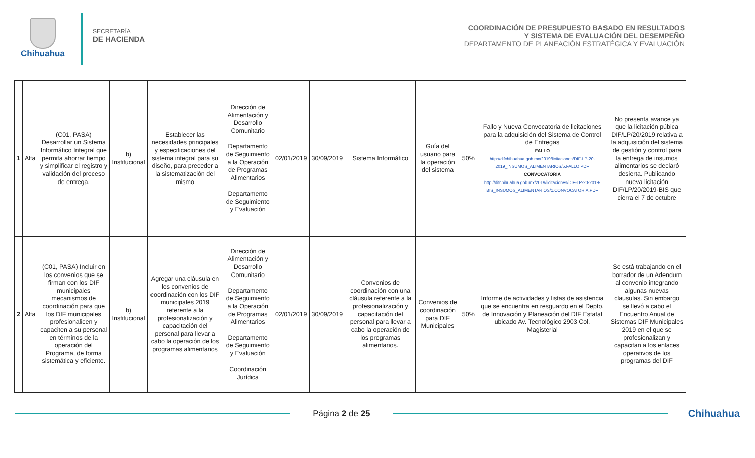Chihuahua
SECRETARÍA
DE HACIENDA
COORDINACIÓN DE PRESUPUESTO BASADO EN RESULTADOS
Y SISTEMA DE EVALUACIÓN DEL DESEMPEÑO
DEPARTAMENTO DE PLANEACIÓN ESTRATÉGICA Y EVALUACIÓN
| 1 | Alta | (C01, PASA) Desarrollar un Sistema Informático Integral que permita ahorrar tiempo y simplificar el registro y validación del proceso de entrega. | b) Institucional | Establecer las necesidades principales y especificaciones del sistema integral para su diseño, para preceder a la sistematización del mismo | Dirección de Alimentación y Desarrollo Comunitario Departamento de Seguimiento a la Operación de Programas Alimentarios Departamento de Seguimiento y Evaluación | 02/01/2019 | 30/09/2019 | Sistema Informático | Guía del usuario para la operación del sistema | 50% | Fallo y Nueva Convocatoria de licitaciones para la adquisición del Sistema de Control de Entregas FALLO http://difchihuahua.gob.mx/2019/licitaciones/DIF-LP-20-2019_INSUMOS_ALIMENTARIOS/5.FALLO.PDF CONVOCATORIA http://difchihuahua.gob.mx/2019/licitaciones/DIF-LP-20-2019-BIS_INSUMOS_ALIMENTARIOS/1.CONVOCATORIA.PDF | No presenta avance ya que la licitación púbica DIF/LP/20/2019 relativa a la adquisición del sistema de gestión y control para la entrega de insumos alimentarios se declaró desierta. Publicando nueva licitación DIF/LP/20/2019-BIS que cierra el 7 de octubre |
| 2 | Alta | (C01, PASA) Incluir en los convenios que se firman con los DIF municipales mecanismos de coordinación para que los DIF municipales profesionalicen y capaciten a su personal en términos de la operación del Programa, de forma sistemática y eficiente. | b) Institucional | Agregar una cláusula en los convenios de coordinación con los DIF municipales 2019 referente a la profesionalización y capacitación del personal para llevar a cabo la operación de los programas alimentarios | Dirección de Alimentación y Desarrollo Comunitario Departamento de Seguimiento a la Operación de Programas Alimentarios Departamento de Seguimiento y Evaluación Coordinación Jurídica | 02/01/2019 | 30/09/2019 | Convenios de coordinación con una cláusula referente a la profesionalización y capacitación del personal para llevar a cabo la operación de los programas alimentarios. | Convenios de coordinación para DIF Municipales | 50% | Informe de actividades y listas de asistencia que se encuentra en resguardo en el Depto. de Innovación y Planeación del DIF Estatal ubicado Av. Tecnológico 2903 Col. Magisterial | Se está trabajando en el borrador de un Adendum al convenio integrando algunas nuevas clausulas. Sin embargo se llevó a cabo el Encuentro Anual de Sistemas DIF Municipales 2019 en el que se profesionalizan y capacitan a los enlaces operativos de los programas del DIF |
Página 2 de 25
Chihuahua